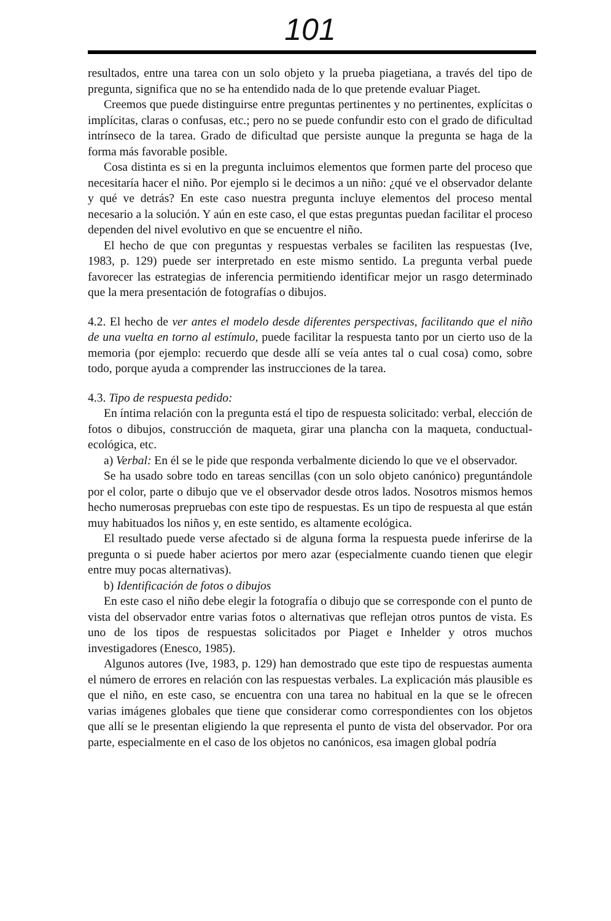101
resultados, entre una tarea con un solo objeto y la prueba piagetiana, a través del tipo de pregunta, significa que no se ha entendido nada de lo que pretende evaluar Piaget.
Creemos que puede distinguirse entre preguntas pertinentes y no pertinentes, explícitas o implícitas, claras o confusas, etc.; pero no se puede confundir esto con el grado de dificultad intrínseco de la tarea. Grado de dificultad que persiste aunque la pregunta se haga de la forma más favorable posible.
Cosa distinta es si en la pregunta incluimos elementos que formen parte del proceso que necesitaría hacer el niño. Por ejemplo si le decimos a un niño: ¿qué ve el observador delante y qué ve detrás? En este caso nuestra pregunta incluye elementos del proceso mental necesario a la solución. Y aún en este caso, el que estas preguntas puedan facilitar el proceso dependen del nivel evolutivo en que se encuentre el niño.
El hecho de que con preguntas y respuestas verbales se faciliten las respuestas (Ive, 1983, p. 129) puede ser interpretado en este mismo sentido. La pregunta verbal puede favorecer las estrategias de inferencia permitiendo identificar mejor un rasgo determinado que la mera presentación de fotografías o dibujos.
4.2. El hecho de ver antes el modelo desde diferentes perspectivas, facilitando que el niño de una vuelta en torno al estímulo, puede facilitar la respuesta tanto por un cierto uso de la memoria (por ejemplo: recuerdo que desde allí se veía antes tal o cual cosa) como, sobre todo, porque ayuda a comprender las instrucciones de la tarea.
4.3. Tipo de respuesta pedido:
En íntima relación con la pregunta está el tipo de respuesta solicitado: verbal, elección de fotos o dibujos, construcción de maqueta, girar una plancha con la maqueta, conductual-ecológica, etc.
a) Verbal: En él se le pide que responda verbalmente diciendo lo que ve el observador.
Se ha usado sobre todo en tareas sencillas (con un solo objeto canónico) preguntándole por el color, parte o dibujo que ve el observador desde otros lados. Nosotros mismos hemos hecho numerosas prepruebas con este tipo de respuestas. Es un tipo de respuesta al que están muy habituados los niños y, en este sentido, es altamente ecológica.
El resultado puede verse afectado si de alguna forma la respuesta puede inferirse de la pregunta o si puede haber aciertos por mero azar (especialmente cuando tienen que elegir entre muy pocas alternativas).
b) Identificación de fotos o dibujos
En este caso el niño debe elegir la fotografía o dibujo que se corresponde con el punto de vista del observador entre varias fotos o alternativas que reflejan otros puntos de vista. Es uno de los tipos de respuestas solicitados por Piaget e Inhelder y otros muchos investigadores (Enesco, 1985).
Algunos autores (Ive, 1983, p. 129) han demostrado que este tipo de respuestas aumenta el número de errores en relación con las respuestas verbales. La explicación más plausible es que el niño, en este caso, se encuentra con una tarea no habitual en la que se le ofrecen varias imágenes globales que tiene que considerar como correspondientes con los objetos que allí se le presentan eligiendo la que representa el punto de vista del observador. Por ora parte, especialmente en el caso de los objetos no canónicos, esa imagen global podría